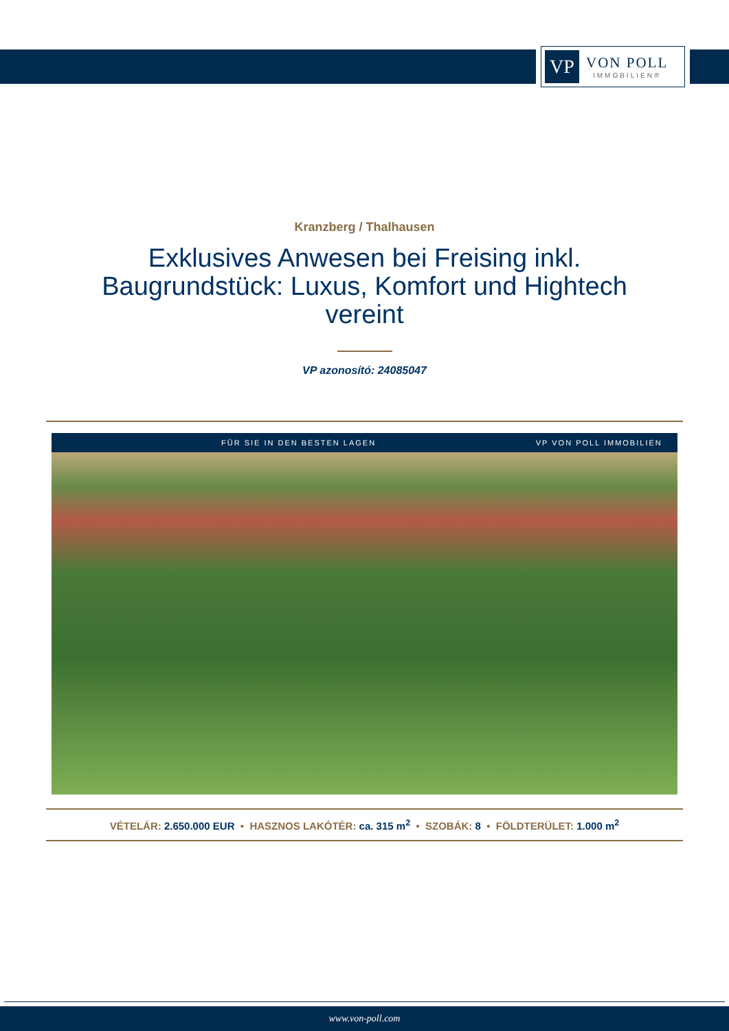VP
VON POLL
IMMOBILIEN®
Kranzberg / Thalhausen
Exklusives Anwesen bei Freising inkl. Baugrundstück: Luxus, Komfort und Hightech vereint
VP azonosító: 24085047
FÜR SIE IN DEN BESTEN LAGEN VP VON POLL IMMOBILIEN
VÉTELÁR: 2.650.000 EUR • HASZNOS LAKÓTÉR: ca. 315 m<sup>2</sup> • SZOBÁK: 8 • FÖLDTERÜLET: 1.000 m<sup>2</sup>
www.von-poll.com